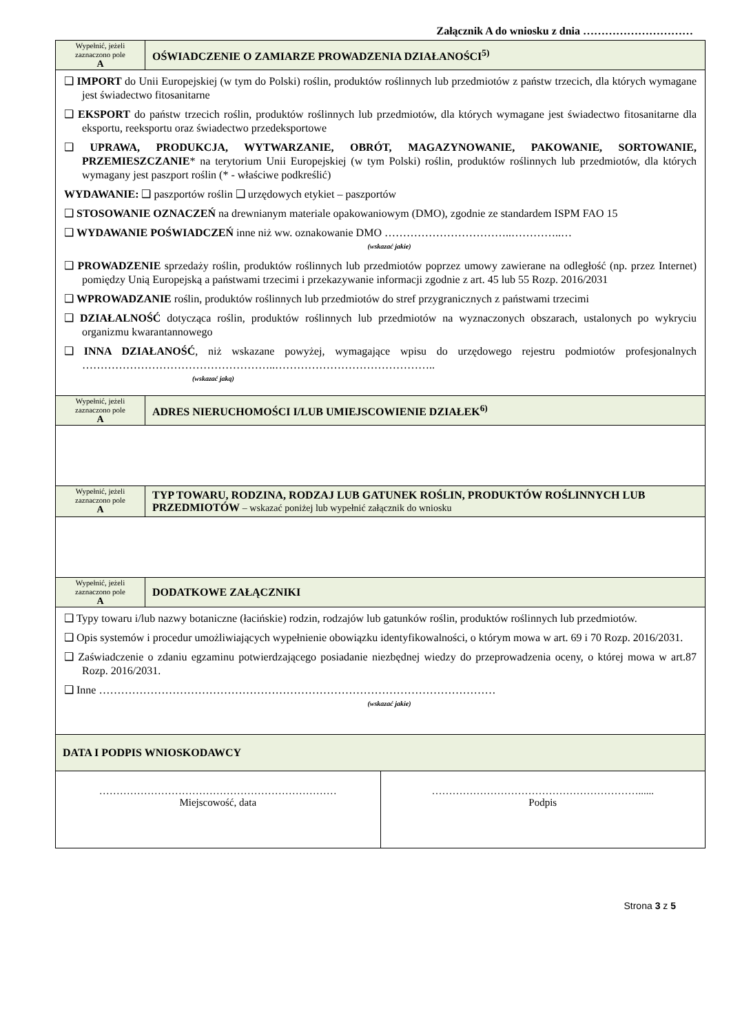Załącznik A do wniosku z dnia …………………………
| Wypełnić, jeżeli zaznaczono pole A | OŚWIADCZENIE O ZAMIARZE PROWADZENIA DZIAŁANOŚCI<sup>5)</sup> |
| ❑ IMPORT do Unii Europejskiej (w tym do Polski) roślin, produktów roślinnych lub przedmiotów z państw trzecich, dla których wymagane jest świadectwo fitosanitarne ❑ EKSPORT do państw trzecich roślin, produktów roślinnych lub przedmiotów, dla których wymagane jest świadectwo fitosanitarne dla eksportu, reeksportu oraz świadectwo przedeksportowe ❑ UPRAWA, PRODUKCJA, WYTWARZANIE, OBRÓT, MAGAZYNOWANIE, PAKOWANIE, SORTOWANIE, PRZEMIESZCZANIE * na terytorium Unii Europejskiej (w tym Polski) roślin, produktów roślinnych lub przedmiotów, dla których wymagany jest paszport roślin (* - właściwe podkreślić) WYDAWANIE: ❑ paszportów roślin ❑ urzędowych etykiet – paszportów ❑ STOSOWANIE OZNACZEŃ na drewnianym materiale opakowaniowym (DMO), zgodnie ze standardem ISPM FAO 15 ❑ WYDAWANIE POŚWIADCZEŃ inne niż ww. oznakowanie DMO ……………………………..…………..… (wskazać jakie) ❑ PROWADZENIE sprzedaży roślin, produktów roślinnych lub przedmiotów poprzez umowy zawierane na odległość (np. przez Internet) pomiędzy Unią Europejską a państwami trzecimi i przekazywanie informacji zgodnie z art. 45 lub 55 Rozp. 2016/2031 ❑ WPROWADZANIE roślin, produktów roślinnych lub przedmiotów do stref przygranicznych z państwami trzecimi ❑ DZIAŁALNOŚĆ dotycząca roślin, produktów roślinnych lub przedmiotów na wyznaczonych obszarach, ustalonych po wykryciu organizmu kwarantannowego ❑ INNA DZIAŁANOŚĆ , niż wskazane powyżej, wymagające wpisu do urzędowego rejestru podmiotów profesjonalnych ……………………………………………..…………………………………….. (wskazać jaką) | |
| Wypełnić, jeżeli zaznaczono pole A | ADRES NIERUCHOMOŚCI I/LUB UMIEJSCOWIENIE DZIAŁEK<sup>6)</sup> |
| Wypełnić, jeżeli zaznaczono pole A | TYP TOWARU, RODZINA, RODZAJ LUB GATUNEK ROŚLIN, PRODUKTÓW ROŚLINNYCH LUB PRZEDMIOTÓW – wskazać poniżej lub wypełnić załącznik do wniosku |
| Wypełnić, jeżeli zaznaczono pole A | DODATKOWE ZAŁĄCZNIKI |
| ❑ Typy towaru i/lub nazwy botaniczne (łacińskie) rodzin, rodzajów lub gatunków roślin, produktów roślinnych lub przedmiotów. ❑ Opis systemów i procedur umożliwiających wypełnienie obowiązku identyfikowalności, o którym mowa w art. 69 i 70 Rozp. 2016/2031. ❑ Zaświadczenie o zdaniu egzaminu potwierdzającego posiadanie niezbędnej wiedzy do przeprowadzenia oceny, o której mowa w art.87 Rozp. 2016/2031. ❑ Inne ……………………………………………………………………………………………… (wskazać jakie) | |
| DATA I PODPIS WNIOSKODAWCY | |
| …………………………………………………………… Miejscowość, data | ……………………………………………………...... Podpis |
Strona 3 z 5